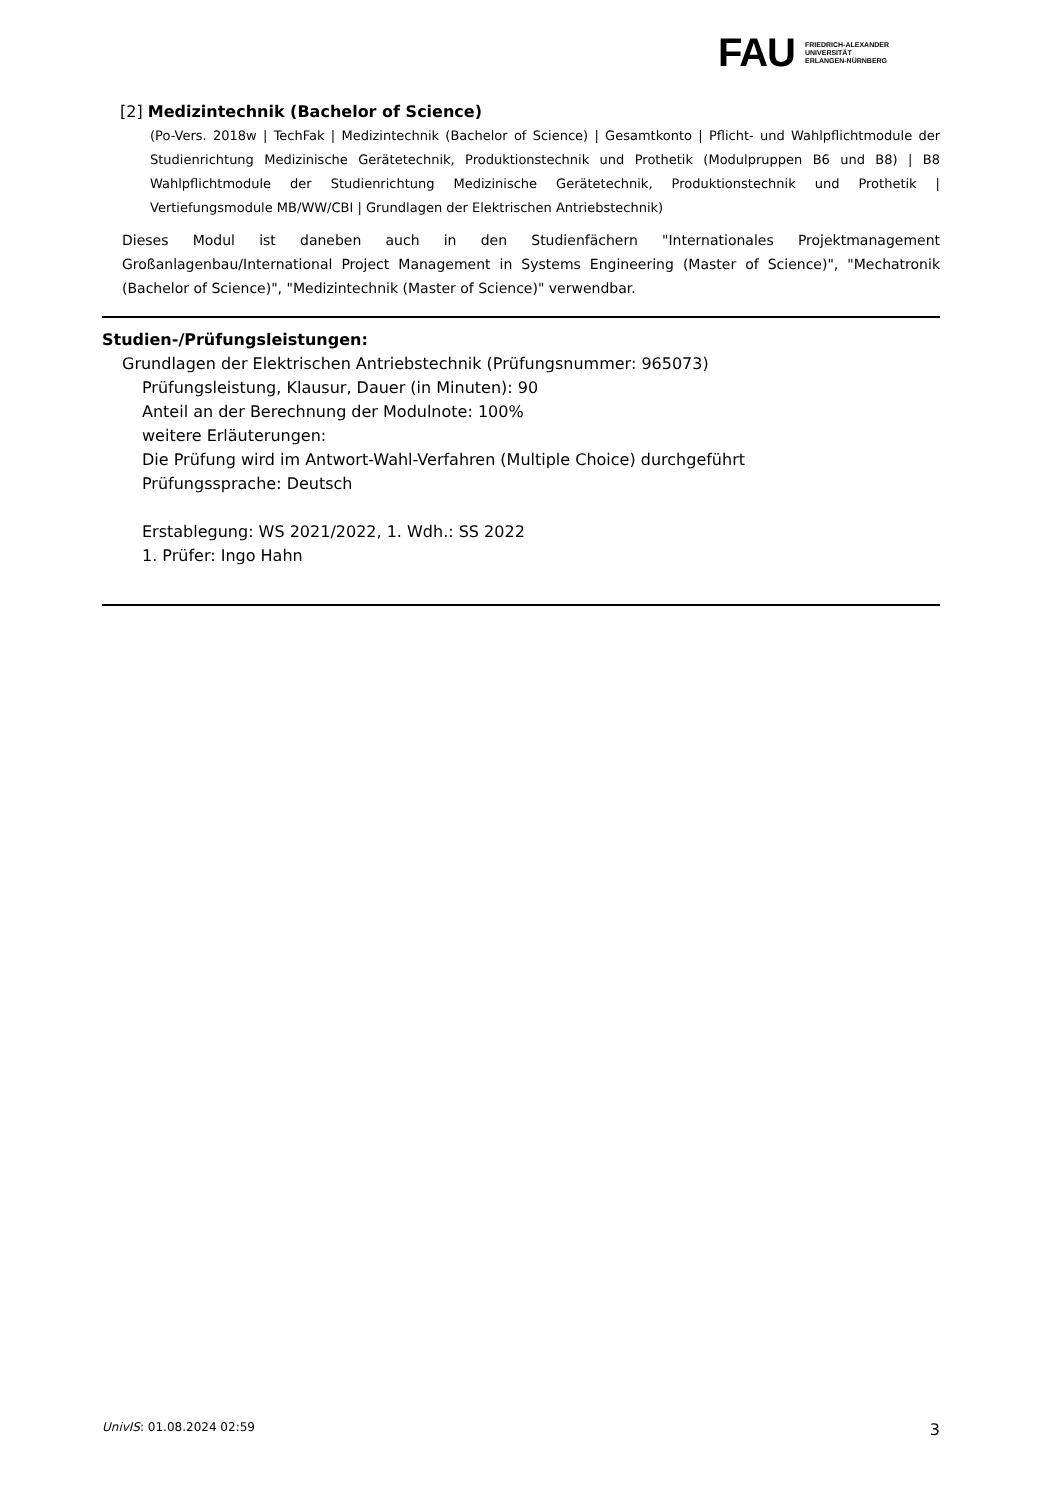FAU
FRIEDRICH-ALEXANDER
UNIVERSITÄT
ERLANGEN-NÜRNBERG
[2] Medizintechnik (Bachelor of Science)
(Po-Vers. 2018w | TechFak | Medizintechnik (Bachelor of Science) | Gesamtkonto | Pflicht- und Wahlpflichtmodule der Studienrichtung Medizinische Gerätetechnik, Produktionstechnik und Prothetik (Modulpruppen B6 und B8) | B8 Wahlpflichtmodule der Studienrichtung Medizinische Gerätetechnik, Produktionstechnik und Prothetik | Vertiefungsmodule MB/WW/CBI | Grundlagen der Elektrischen Antriebstechnik)
Dieses Modul ist daneben auch in den Studienfächern "Internationales Projektmanagement Großanlagenbau/International Project Management in Systems Engineering (Master of Science)", "Mechatronik (Bachelor of Science)", "Medizintechnik (Master of Science)" verwendbar.
Studien-/Prüfungsleistungen:
Grundlagen der Elektrischen Antriebstechnik (Prüfungsnummer: 965073)
Prüfungsleistung, Klausur, Dauer (in Minuten): 90
Anteil an der Berechnung der Modulnote: 100%
weitere Erläuterungen:
Die Prüfung wird im Antwort-Wahl-Verfahren (Multiple Choice) durchgeführt
Prüfungssprache: Deutsch
Erstablegung: WS 2021/2022, 1. Wdh.: SS 2022
1. Prüfer: Ingo Hahn
UnivIS: 01.08.2024 02:59 3